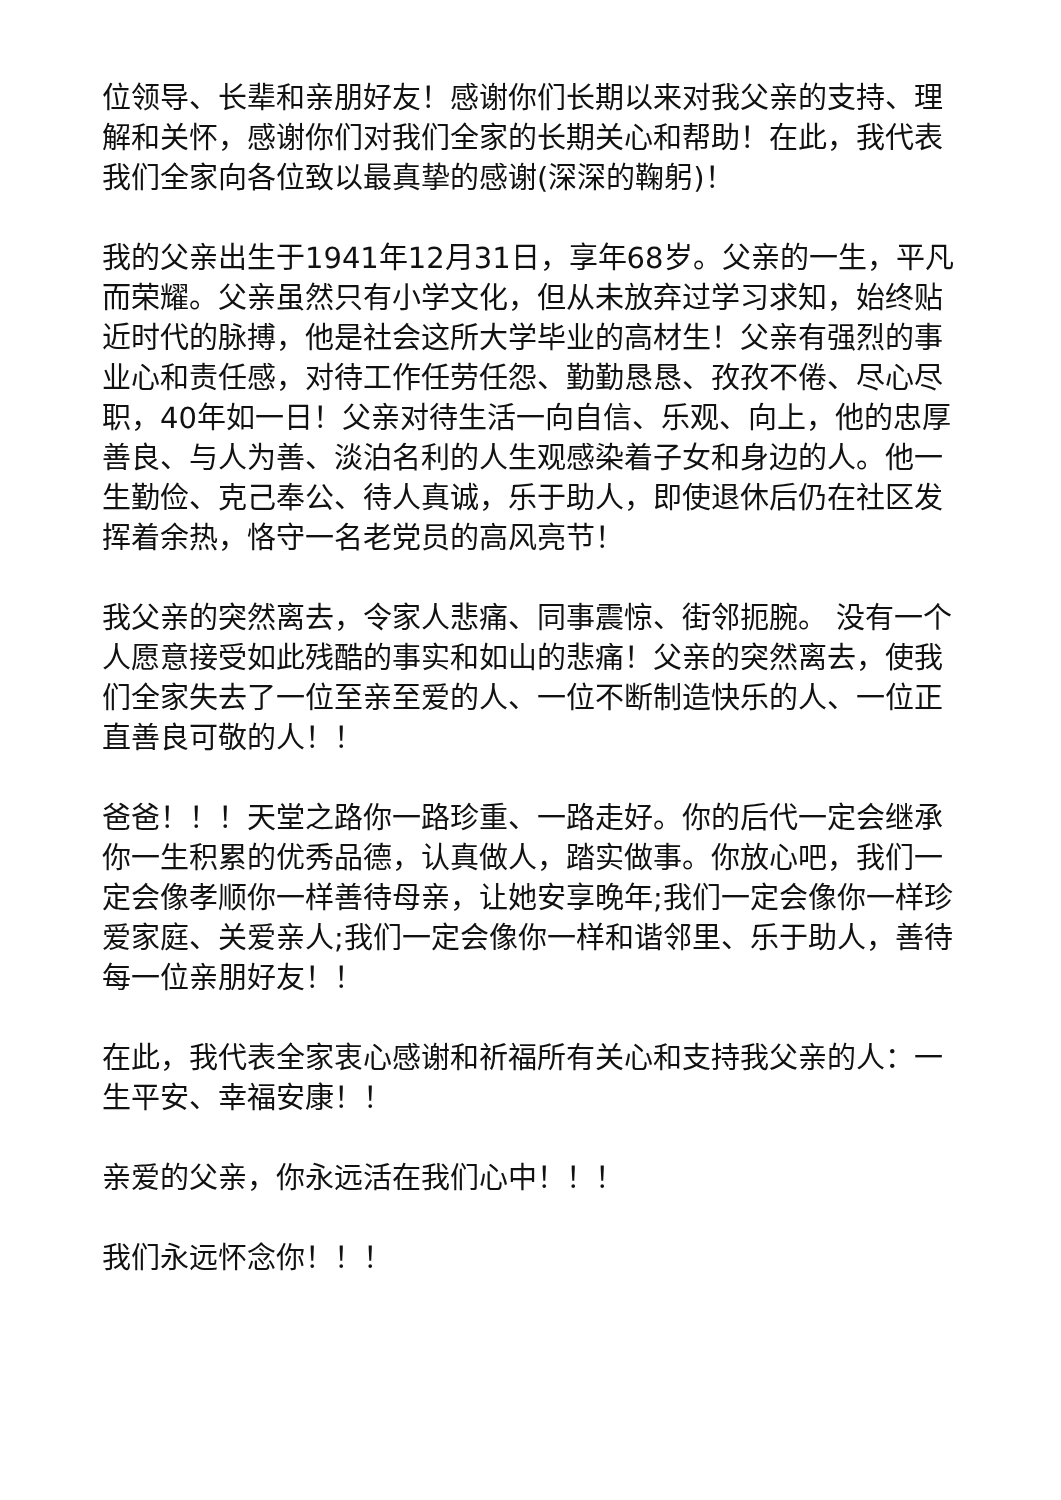位领导、长辈和亲朋好友！感谢你们长期以来对我父亲的支持、理解和关怀，感谢你们对我们全家的长期关心和帮助！在此，我代表我们全家向各位致以最真挚的感谢(深深的鞠躬)！
我的父亲出生于1941年12月31日，享年68岁。父亲的一生，平凡而荣耀。父亲虽然只有小学文化，但从未放弃过学习求知，始终贴近时代的脉搏，他是社会这所大学毕业的高材生！父亲有强烈的事业心和责任感，对待工作任劳任怨、勤勤恳恳、孜孜不倦、尽心尽职，40年如一日！父亲对待生活一向自信、乐观、向上，他的忠厚善良、与人为善、淡泊名利的人生观感染着子女和身边的人。他一生勤俭、克己奉公、待人真诚，乐于助人，即使退休后仍在社区发挥着余热，恪守一名老党员的高风亮节！
我父亲的突然离去，令家人悲痛、同事震惊、街邻扼腕。 没有一个人愿意接受如此残酷的事实和如山的悲痛！父亲的突然离去，使我们全家失去了一位至亲至爱的人、一位不断制造快乐的人、一位正直善良可敬的人！！
爸爸！！！天堂之路你一路珍重、一路走好。你的后代一定会继承你一生积累的优秀品德，认真做人，踏实做事。你放心吧，我们一定会像孝顺你一样善待母亲，让她安享晚年;我们一定会像你一样珍爱家庭、关爱亲人;我们一定会像你一样和谐邻里、乐于助人，善待每一位亲朋好友！！
在此，我代表全家衷心感谢和祈福所有关心和支持我父亲的人：一生平安、幸福安康！！
亲爱的父亲，你永远活在我们心中！！！
我们永远怀念你！！！